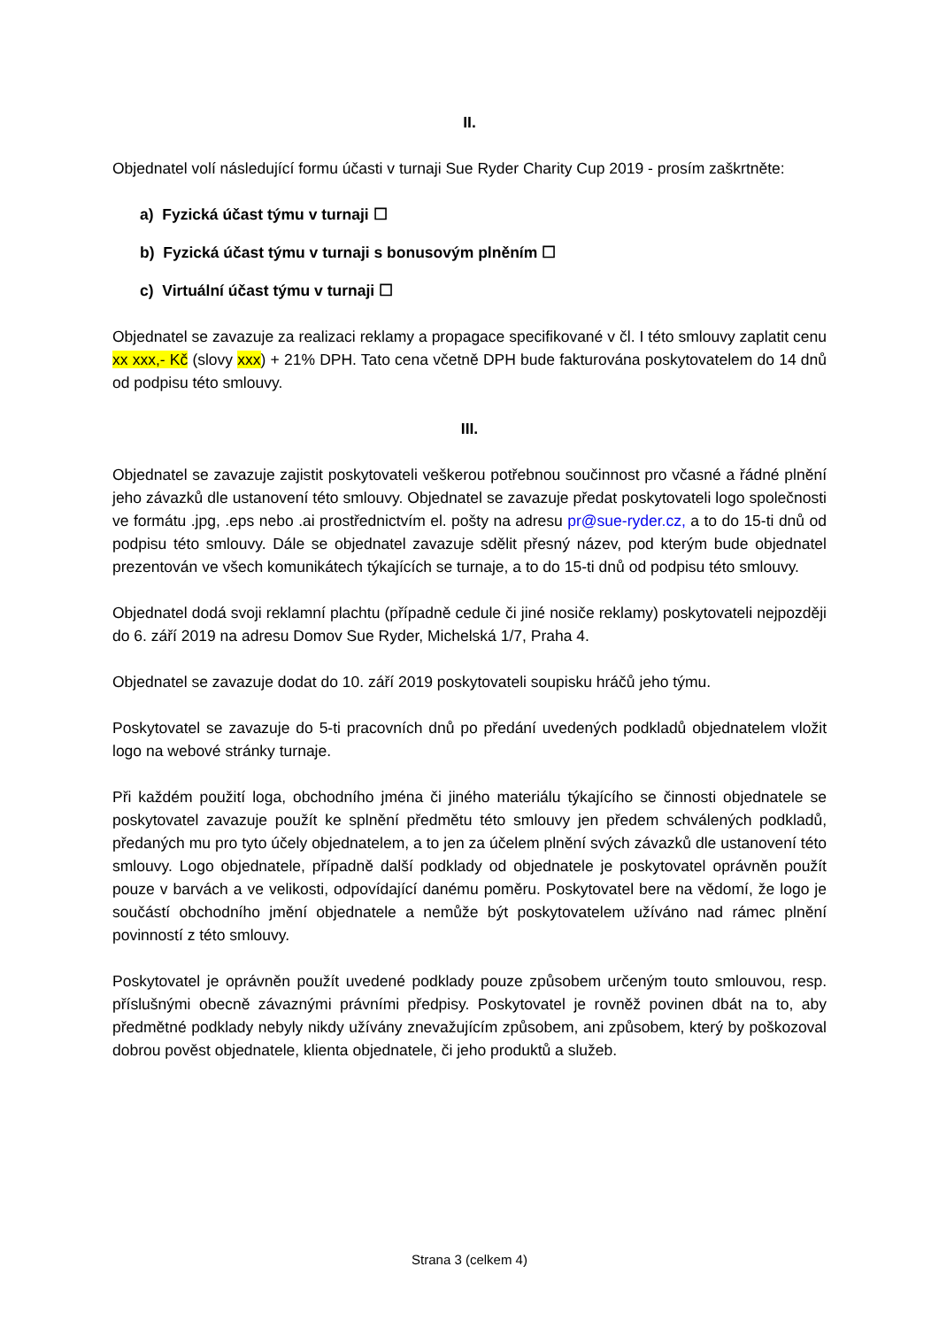II.
Objednatel volí následující formu účasti v turnaji Sue Ryder Charity Cup 2019 - prosím zaškrtněte:
a) Fyzická účast týmu v turnaji ☐
b) Fyzická účast týmu v turnaji s bonusovým plněním ☐
c) Virtuální účast týmu v turnaji ☐
Objednatel se zavazuje za realizaci reklamy a propagace specifikované v čl. I této smlouvy zaplatit cenu xx xxx,- Kč (slovy xxx) + 21% DPH. Tato cena včetně DPH bude fakturována poskytovatelem do 14 dnů od podpisu této smlouvy.
III.
Objednatel se zavazuje zajistit poskytovateli veškerou potřebnou součinnost pro včasné a řádné plnění jeho závazků dle ustanovení této smlouvy. Objednatel se zavazuje předat poskytovateli logo společnosti ve formátu .jpg, .eps nebo .ai prostřednictvím el. pošty na adresu pr@sue-ryder.cz, a to do 15-ti dnů od podpisu této smlouvy. Dále se objednatel zavazuje sdělit přesný název, pod kterým bude objednatel prezentován ve všech komunikátech týkajících se turnaje, a to do 15-ti dnů od podpisu této smlouvy.
Objednatel dodá svoji reklamní plachtu (případně cedule či jiné nosiče reklamy) poskytovateli nejpozději do 6. září 2019 na adresu Domov Sue Ryder, Michelská 1/7, Praha 4.
Objednatel se zavazuje dodat do 10. září 2019 poskytovateli soupisku hráčů jeho týmu.
Poskytovatel se zavazuje do 5-ti pracovních dnů po předání uvedených podkladů objednatelem vložit logo na webové stránky turnaje.
Při každém použití loga, obchodního jména či jiného materiálu týkajícího se činnosti objednatele se poskytovatel zavazuje použít ke splnění předmětu této smlouvy jen předem schválených podkladů, předaných mu pro tyto účely objednatelem, a to jen za účelem plnění svých závazků dle ustanovení této smlouvy. Logo objednatele, případně další podklady od objednatele je poskytovatel oprávněn použít pouze v barvách a ve velikosti, odpovídající danému poměru. Poskytovatel bere na vědomí, že logo je součástí obchodního jmění objednatele a nemůže být poskytovatelem užíváno nad rámec plnění povinností z této smlouvy.
Poskytovatel je oprávněn použít uvedené podklady pouze způsobem určeným touto smlouvou, resp. příslušnými obecně závaznými právními předpisy. Poskytovatel je rovněž povinen dbát na to, aby předmětné podklady nebyly nikdy užívány znevažujícím způsobem, ani způsobem, který by poškozoval dobrou pověst objednatele, klienta objednatele, či jeho produktů a služeb.
Strana 3 (celkem 4)